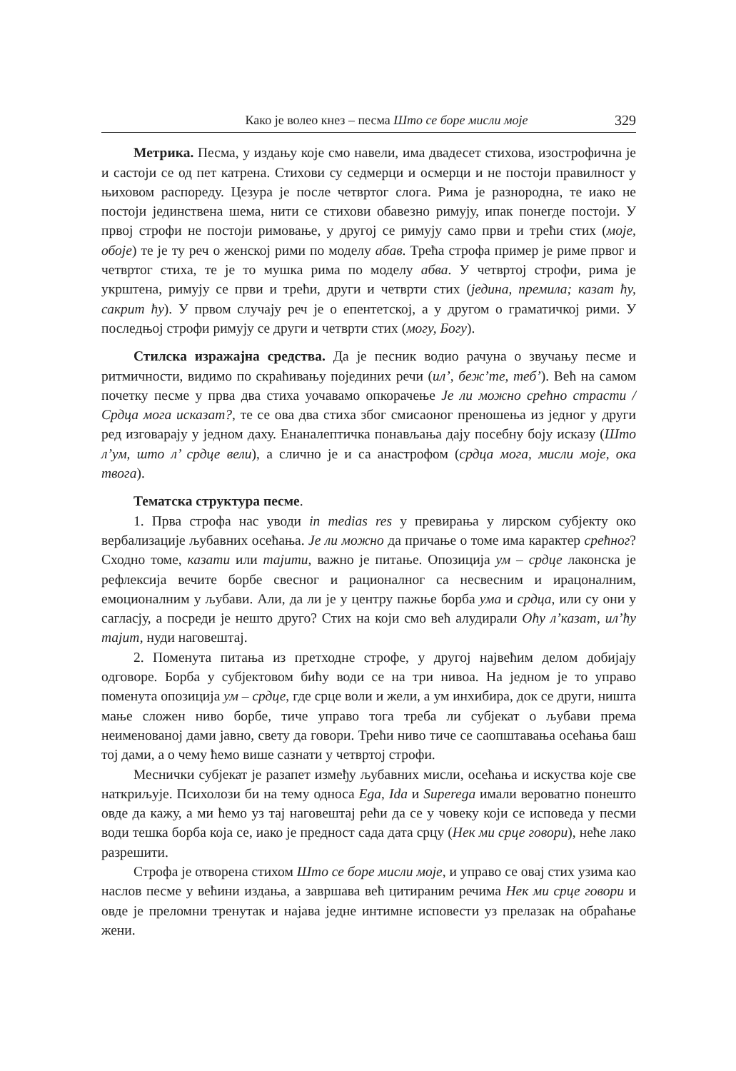Како је волео кнез – песма Што се боре мисли моје 329
Метрика. Песма, у издању које смо навели, има двадесет стихова, изострофична је и састоји се од пет катрена. Стихови су седмерци и осмерци и не постоји правилност у њиховом распореду. Цезура је после четвртог слога. Рима је разнородна, те иако не постоји јединствена шема, нити се стихови обавезно римују, ипак понегде постоји. У првој строфи не постоји римовање, у другој се римују само први и трећи стих (моје, обоје) те је ту реч о женској рими по моделу абав. Трећа строфа пример је риме првог и четвртог стиха, те је то мушка рима по моделу абва. У четвртој строфи, рима је укрштена, римују се први и трећи, други и четврти стих (једина, премила; казат ћу, сакрит ћу). У првом случају реч је о епентетској, а у другом о граматичкој рими. У последњој строфи римују се други и четврти стих (могу, Богу).
Стилска изражајна средства. Да је песник водио рачуна о звучању песме и ритмичности, видимо по скраћивању појединих речи (ил’, беж’те, теб’). Већ на самом почетку песме у прва два стиха уочавамо опкорачење Је ли можно срећно страсти / Срдца мога исказат?, те се ова два стиха због смисаоног преношења из једног у други ред изговарају у једном даху. Енаналептичка понављања дају посебну боју исказу (Што л’ум, што л’ срдце вели), а слично је и са анастрофом (срдца мога, мисли моје, ока твога).
Тематска структура песме.
1. Прва строфа нас уводи in medias res у превирања у лирском субјекту око вербализације љубавних осећања. Је ли можно да причање о томе има карактер срећног? Сходно томе, казати или тајити, важно је питање. Опозиција ум – срдце лаконска је рефлексија вечите борбе свесног и рационалног са несвесним и ирацоналним, емоционалним у љубави. Али, да ли је у центру пажње борба ума и срдца, или су они у сагласју, а посреди је нешто друго? Стих на који смо већ алудирали Оћу л’казат, ил’ћу тајит, нуди наговештај.
2. Поменута питања из претходне строфе, у другој највећим делом добијају одговоре. Борба у субјектовом бићу води се на три нивоа. На једном је то управо поменута опозиција ум – срдце, где срце воли и жели, а ум инхибира, док се други, ништа мање сложен ниво борбе, тиче управо тога треба ли субјекат о љубави према неименованој дами јавно, свету да говори. Трећи ниво тиче се саопштавања осећања баш тој дами, а о чему ћемо више сазнати у четвртој строфи.
Меснички субјекат је разапет између љубавних мисли, осећања и искуства које све наткриљује. Психолози би на тему односа Ega, Ida и Superega имали вероватно понешто овде да кажу, а ми ћемо уз тај наговештај рећи да се у човеку који се исповеда у песми води тешка борба која се, иако је предност сада дата срцу (Нек ми срце говори), неће лако разрешити.
Строфа је отворена стихом Што се боре мисли моје, и управо се овај стих узима као наслов песме у већини издања, а завршава већ цитираним речима Нек ми срце говори и овде је преломни тренутак и најава једне интимне исповести уз прелазак на обраћање жени.